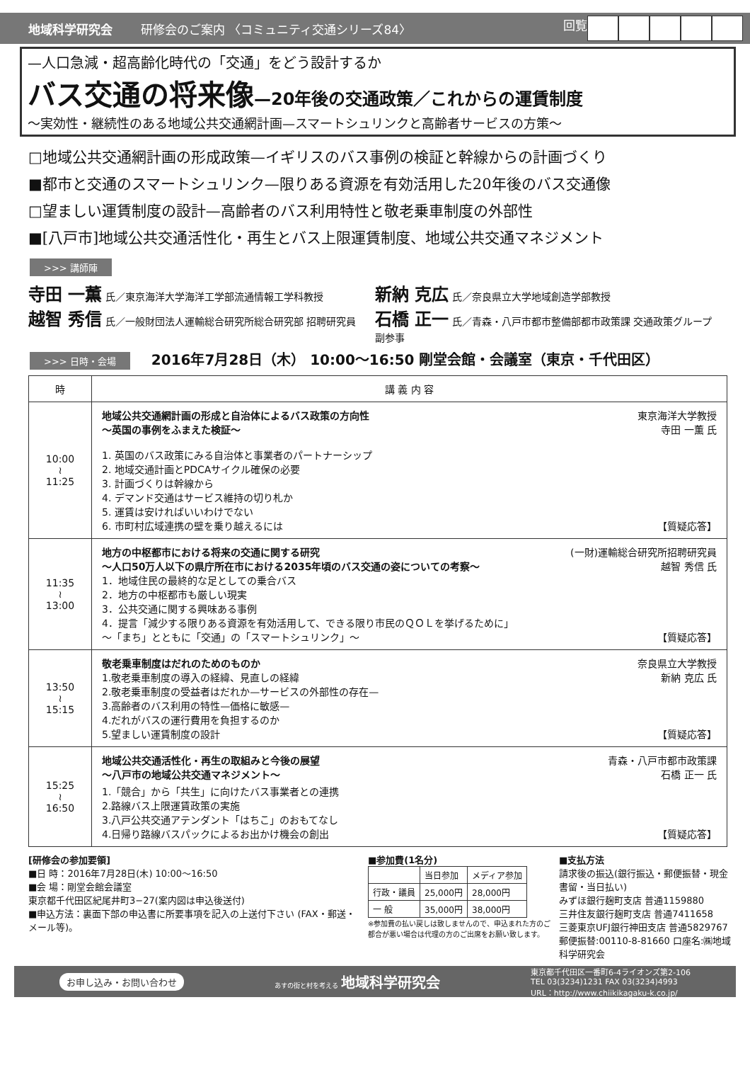地域科学研究会 研修会のご案内 〈コミュニティ交通シリーズ84〉
回覧
—人口急減・超高齢化時代の「交通」をどう設計するか
バス交通の将来像—20年後の交通政策／これからの運賃制度
～実効性・継続性のある地域公共交通網計画—スマートシュリンクと高齢者サービスの方策～
□地域公共交通網計画の形成政策—イギリスのバス事例の検証と幹線からの計画づくり
■都市と交通のスマートシュリンク—限りある資源を有効活用した20年後のバス交通像
□望ましい運賃制度の設計—高齢者のバス利用特性と敬老乗車制度の外部性
■[八戸市]地域公共交通活性化・再生とバス上限運賃制度、地域公共交通マネジメント
>>> 講師陣
寺田 一薫 氏／東京海洋大学海洋工学部流通情報工学科教授
新納 克広 氏／奈良県立大学地域創造学部教授
越智 秀信 氏／一般財団法人運輸総合研究所総合研究部 招聘研究員
石橋 正一 氏／青森・八戸市都市整備部都市政策課 交通政策グループ副参事
>>> 日時・会場 2016年7月28日（木） 10:00～16:50 剛堂会館・会議室（東京・千代田区）
| 時 | 講 義 内 容 |
| --- | --- |
| 10:00 ≀ 11:25 | 東京海洋大学教授 寺田 一薫 氏 地域公共交通網計画の形成と自治体によるバス政策の方向性 ～英国の事例をふまえた検証～ 1. 英国のバス政策にみる自治体と事業者のパートナーシップ 2. 地域交通計画とPDCAサイクル確保の必要 3. 計画づくりは幹線から 4. デマンド交通はサービス維持の切り札か 5. 運賃は安ければいいわけでない 6. 市町村広域連携の壁を乗り越えるには 【質疑応答】 |
| 11:35 ≀ 13:00 | (一財)運輸総合研究所招聘研究員 越智 秀信 氏 地方の中枢都市における将来の交通に関する研究 ～人口50万人以下の県庁所在市における2035年頃のバス交通の姿についての考察～ 1．地域住民の最終的な足としての乗合バス 2．地方の中枢都市も厳しい現実 3．公共交通に関する興味ある事例 4．提言「減少する限りある資源を有効活用して、できる限り市民のＱＯＬを挙げるために」 ～「まち」とともに「交通」の「スマートシュリンク」～ 【質疑応答】 |
| 13:50 ≀ 15:15 | 奈良県立大学教授 新納 克広 氏 敬老乗車制度はだれのためのものか 1.敬老乗車制度の導入の経緯、見直しの経緯 2.敬老乗車制度の受益者はだれか—サービスの外部性の存在— 3.高齢者のバス利用の特性—価格に敏感— 4.だれがバスの運行費用を負担するのか 5.望ましい運賃制度の設計 【質疑応答】 |
| 15:25 ≀ 16:50 | 青森・八戸市都市政策課 石橋 正一 氏 地域公共交通活性化・再生の取組みと今後の展望 ～八戸市の地域公共交通マネジメント～ 1.「競合」から「共生」に向けたバス事業者との連携 2.路線バス上限運賃政策の実施 3.八戸公共交通アテンダント「はちこ」のおもてなし 4.日帰り路線バスパックによるお出かけ機会の創出 【質疑応答】 |
[研修会の参加要領]
■日 時：2016年7月28日(木) 10:00～16:50
■会 場：剛堂会館会議室
東京都千代田区紀尾井町3−27(案内図は申込後送付)
■申込方法：裏面下部の申込書に所要事項を記入の上送付下さい (FAX・郵送・メール等)。
■参加費(1名分)
| | 当日参加 | メディア参加 |
| 行政・議員 | 25,000円 | 28,000円 |
| 一 般 | 35,000円 | 38,000円 |
※参加費の払い戻しは致しませんので、申込まれた方のご都合が悪い場合は代理の方のご出席をお願い致します。
■支払方法
請求後の振込(銀行振込・郵便振替・現金書留・当日払い)
みずほ銀行麹町支店 普通1159880
三井住友銀行麹町支店 普通7411658
三菱東京UFJ銀行神田支店 普通5829767
郵便振替:00110-8-81660 口座名:㈱地域科学研究会
お申し込み・お問い合わせ あすの街と村を考える 地域科学研究会 東京都千代田区一番町6-4ライオンズ第2-106
TEL 03(3234)1231 FAX 03(3234)4993
URL：http://www.chiikikagaku-k.co.jp/